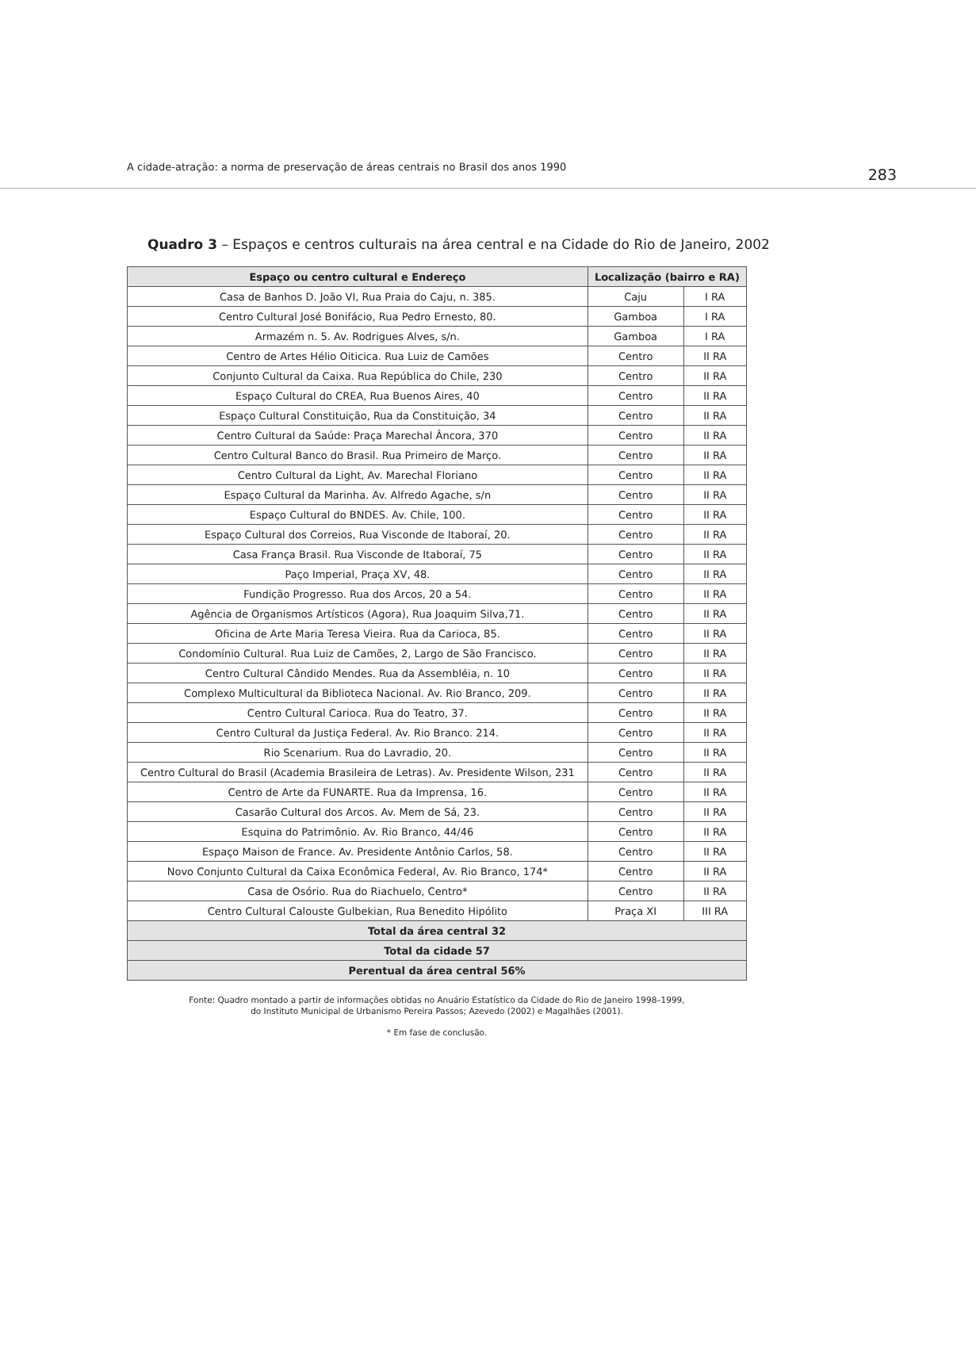A cidade-atração: a norma de preservação de áreas centrais no Brasil dos anos 1990 283
Quadro 3 – Espaços e centros culturais na área central e na Cidade do Rio de Janeiro, 2002
| Espaço ou centro cultural e Endereço | Localização (bairro e RA) | |
| --- | --- | --- |
| Casa de Banhos D. João VI, Rua Praia do Caju, n. 385. | Caju | I RA |
| Centro Cultural José Bonifácio, Rua Pedro Ernesto, 80. | Gamboa | I RA |
| Armazém n. 5. Av. Rodrigues Alves, s/n. | Gamboa | I RA |
| Centro de Artes Hélio Oiticica. Rua Luiz de Camões | Centro | II RA |
| Conjunto Cultural da Caixa. Rua República do Chile, 230 | Centro | II RA |
| Espaço Cultural do CREA, Rua Buenos Aires, 40 | Centro | II RA |
| Espaço Cultural Constituição, Rua da Constituição, 34 | Centro | II RA |
| Centro Cultural da Saúde: Praça Marechal Âncora, 370 | Centro | II RA |
| Centro Cultural Banco do Brasil. Rua Primeiro de Março. | Centro | II RA |
| Centro Cultural da Light, Av. Marechal Floriano | Centro | II RA |
| Espaço Cultural da Marinha. Av. Alfredo Agache, s/n | Centro | II RA |
| Espaço Cultural do BNDES. Av. Chile, 100. | Centro | II RA |
| Espaço Cultural dos Correios, Rua Visconde de Itaboraí, 20. | Centro | II RA |
| Casa França Brasil. Rua Visconde de Itaboraí, 75 | Centro | II RA |
| Paço Imperial, Praça XV, 48. | Centro | II RA |
| Fundição Progresso. Rua dos Arcos, 20 a 54. | Centro | II RA |
| Agência de Organismos Artísticos (Agora), Rua Joaquim Silva,71. | Centro | II RA |
| Oficina de Arte Maria Teresa Vieira. Rua da Carioca, 85. | Centro | II RA |
| Condomínio Cultural. Rua Luiz de Camões, 2, Largo de São Francisco. | Centro | II RA |
| Centro Cultural Cândido Mendes. Rua da Assembléia, n. 10 | Centro | II RA |
| Complexo Multicultural da Biblioteca Nacional. Av. Rio Branco, 209. | Centro | II RA |
| Centro Cultural Carioca. Rua do Teatro, 37. | Centro | II RA |
| Centro Cultural da Justiça Federal. Av. Rio Branco. 214. | Centro | II RA |
| Rio Scenarium. Rua do Lavradio, 20. | Centro | II RA |
| Centro Cultural do Brasil (Academia Brasileira de Letras). Av. Presidente Wilson, 231 | Centro | II RA |
| Centro de Arte da FUNARTE. Rua da Imprensa, 16. | Centro | II RA |
| Casarão Cultural dos Arcos. Av. Mem de Sá, 23. | Centro | II RA |
| Esquina do Patrimônio. Av. Rio Branco, 44/46 | Centro | II RA |
| Espaço Maison de France. Av. Presidente Antônio Carlos, 58. | Centro | II RA |
| Novo Conjunto Cultural da Caixa Econômica Federal, Av. Rio Branco, 174* | Centro | II RA |
| Casa de Osório. Rua do Riachuelo, Centro* | Centro | II RA |
| Centro Cultural Calouste Gulbekian, Rua Benedito Hipólito | Praça XI | III RA |
| Total da área central 32 | | |
| Total da cidade 57 | | |
| Perentual da área central 56% | | |
Fonte: Quadro montado a partir de informações obtidas no Anuário Estatístico da Cidade do Rio de Janeiro 1998–1999,
do Instituto Municipal de Urbanismo Pereira Passos; Azevedo (2002) e Magalhães (2001).
* Em fase de conclusão.